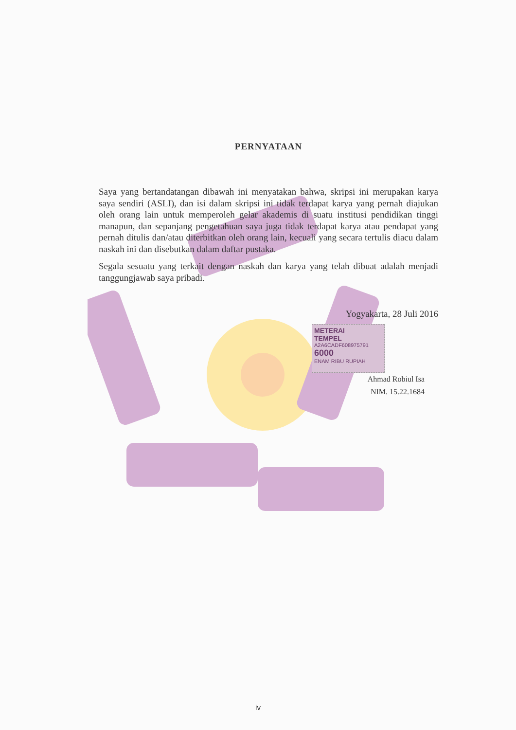PERNYATAAN
Saya yang bertandatangan dibawah ini menyatakan bahwa, skripsi ini merupakan karya saya sendiri (ASLI), dan isi dalam skripsi ini tidak terdapat karya yang pernah diajukan oleh orang lain untuk memperoleh gelar akademis di suatu institusi pendidikan tinggi manapun, dan sepanjang pengetahuan saya juga tidak terdapat karya atau pendapat yang pernah ditulis dan/atau diterbitkan oleh orang lain, kecuali yang secara tertulis diacu dalam naskah ini dan disebutkan dalam daftar pustaka.
Segala sesuatu yang terkait dengan naskah dan karya yang telah dibuat adalah menjadi tanggungjawab saya pribadi.
Yogyakarta, 28 Juli 2016
METERAI
TEMPEL
A2A6CADF608975791
6000
ENAM RIBU RUPIAH
Ahmad Robiul Isa
NIM. 15.22.1684
iv